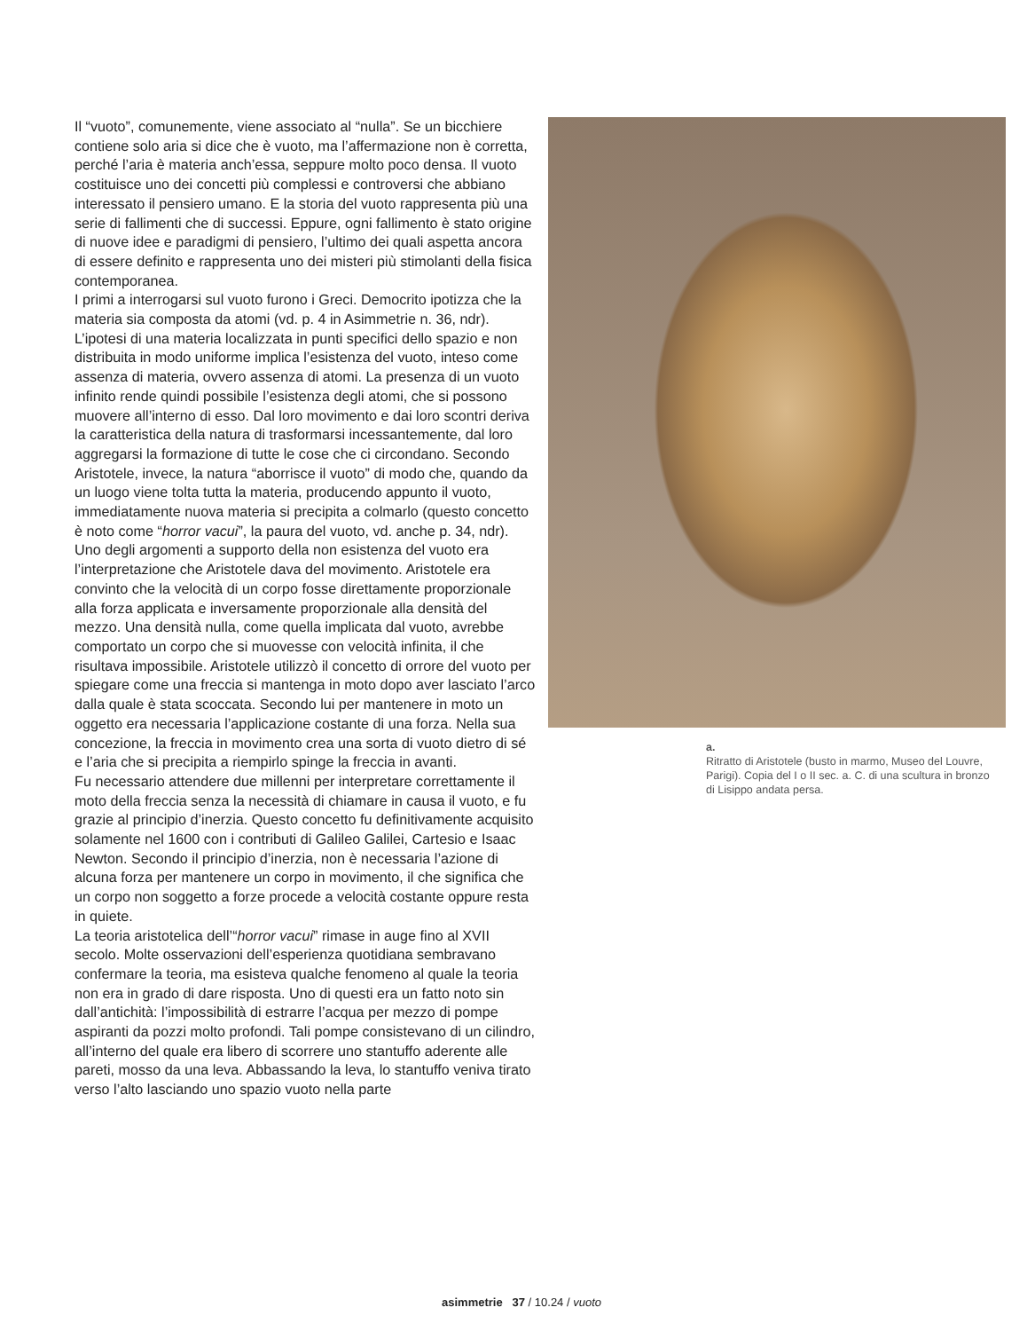Il “vuoto”, comunemente, viene associato al “nulla”. Se un bicchiere contiene solo aria si dice che è vuoto, ma l’affermazione non è corretta, perché l’aria è materia anch’essa, seppure molto poco densa. Il vuoto costituisce uno dei concetti più complessi e controversi che abbiano interessato il pensiero umano. E la storia del vuoto rappresenta più una serie di fallimenti che di successi. Eppure, ogni fallimento è stato origine di nuove idee e paradigmi di pensiero, l’ultimo dei quali aspetta ancora di essere definito e rappresenta uno dei misteri più stimolanti della fisica contemporanea.
I primi a interrogarsi sul vuoto furono i Greci. Democrito ipotizza che la materia sia composta da atomi (vd. p. 4 in Asimmetrie n. 36, ndr). L’ipotesi di una materia localizzata in punti specifici dello spazio e non distribuita in modo uniforme implica l’esistenza del vuoto, inteso come assenza di materia, ovvero assenza di atomi. La presenza di un vuoto infinito rende quindi possibile l’esistenza degli atomi, che si possono muovere all’interno di esso. Dal loro movimento e dai loro scontri deriva la caratteristica della natura di trasformarsi incessantemente, dal loro aggregarsi la formazione di tutte le cose che ci circondano. Secondo Aristotele, invece, la natura “aborrisce il vuoto” di modo che, quando da un luogo viene tolta tutta la materia, producendo appunto il vuoto, immediatamente nuova materia si precipita a colmarlo (questo concetto è noto come “horror vacui”, la paura del vuoto, vd. anche p. 34, ndr).
Uno degli argomenti a supporto della non esistenza del vuoto era l’interpretazione che Aristotele dava del movimento. Aristotele era convinto che la velocità di un corpo fosse direttamente proporzionale alla forza applicata e inversamente proporzionale alla densità del mezzo. Una densità nulla, come quella implicata dal vuoto, avrebbe comportato un corpo che si muovesse con velocità infinita, il che risultava impossibile. Aristotele utilizzò il concetto di orrore del vuoto per spiegare come una freccia si mantenga in moto dopo aver lasciato l’arco dalla quale è stata scoccata. Secondo lui per mantenere in moto un oggetto era necessaria l’applicazione costante di una forza. Nella sua concezione, la freccia in movimento crea una sorta di vuoto dietro di sé e l’aria che si precipita a riempirlo spinge la freccia in avanti.
Fu necessario attendere due millenni per interpretare correttamente il moto della freccia senza la necessità di chiamare in causa il vuoto, e fu grazie al principio d’inerzia. Questo concetto fu definitivamente acquisito solamente nel 1600 con i contributi di Galileo Galilei, Cartesio e Isaac Newton. Secondo il principio d’inerzia, non è necessaria l’azione di alcuna forza per mantenere un corpo in movimento, il che significa che un corpo non soggetto a forze procede a velocità costante oppure resta in quiete.
La teoria aristotelica dell’“horror vacui” rimase in auge fino al XVII secolo. Molte osservazioni dell’esperienza quotidiana sembravano confermare la teoria, ma esisteva qualche fenomeno al quale la teoria non era in grado di dare risposta. Uno di questi era un fatto noto sin dall’antichità: l’impossibilità di estrarre l’acqua per mezzo di pompe aspiranti da pozzi molto profondi. Tali pompe consistevano di un cilindro, all’interno del quale era libero di scorrere uno stantuffo aderente alle pareti, mosso da una leva. Abbassando la leva, lo stantuffo veniva tirato verso l’alto lasciando uno spazio vuoto nella parte
a.
Ritratto di Aristotele (busto in marmo, Museo del Louvre, Parigi). Copia del I o II sec. a. C. di una scultura in bronzo di Lisippo andata persa.
asimmetrie 37 / 10.24 / vuoto